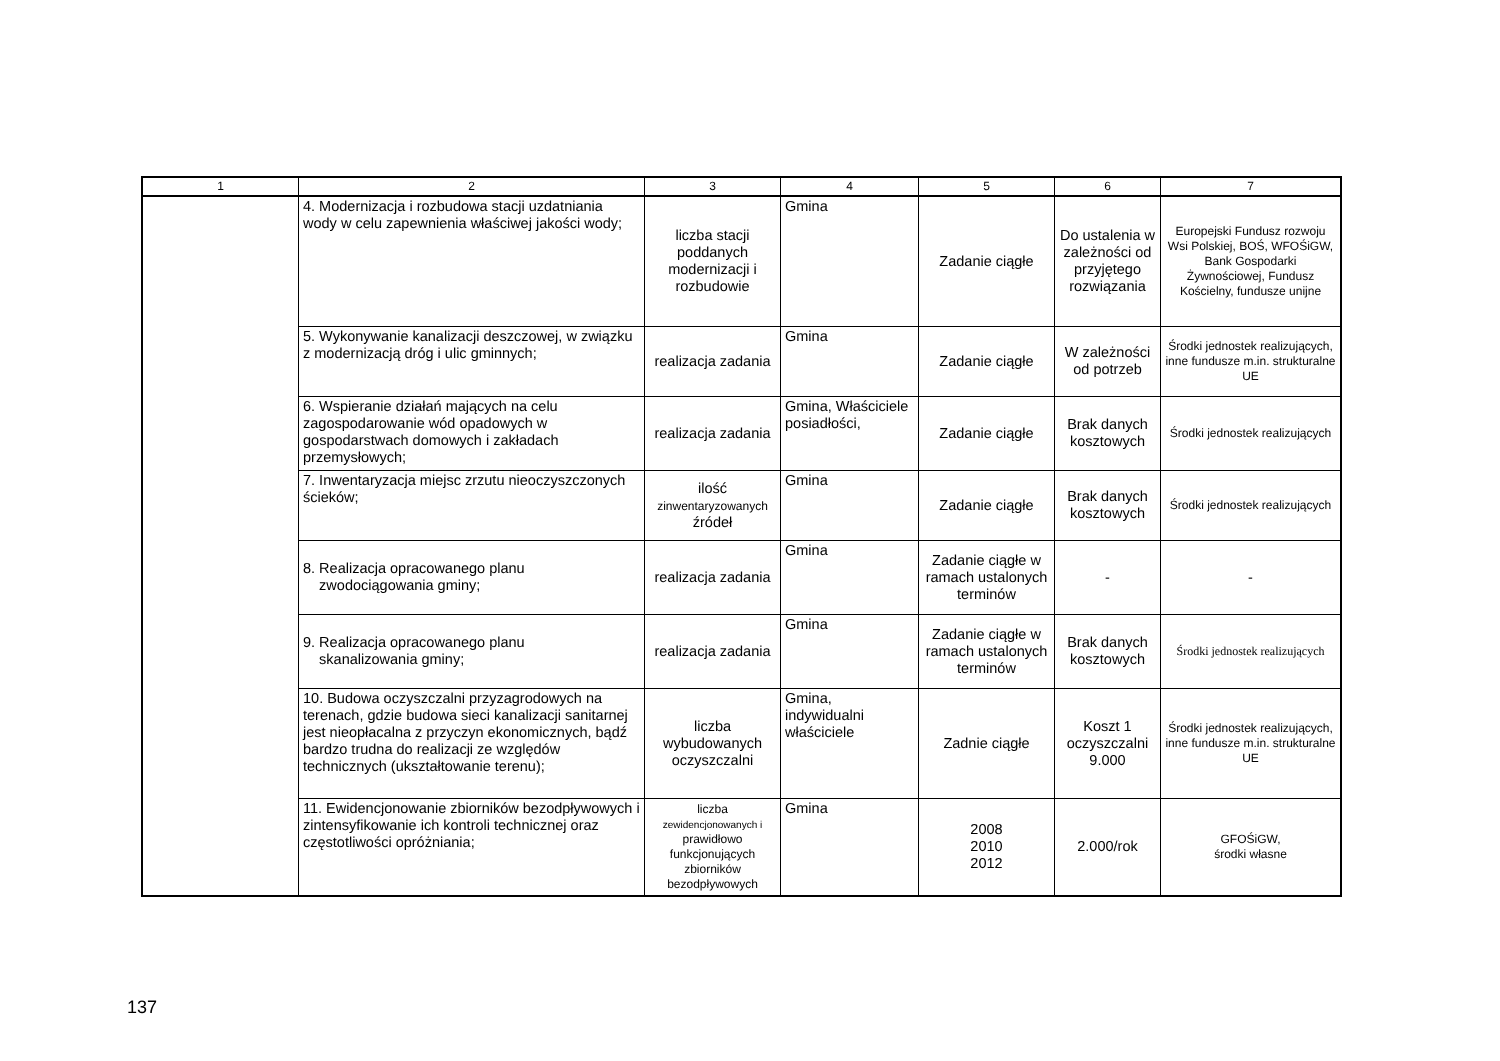| 1 | 2 | 3 | 4 | 5 | 6 | 7 |
| --- | --- | --- | --- | --- | --- | --- |
| | 4. Modernizacja i rozbudowa stacji uzdatniania wody w celu zapewnienia właściwej jakości wody; | liczba stacji poddanych modernizacji i rozbudowie | Gmina | Zadanie ciągłe | Do ustalenia w zależności od przyjętego rozwiązania | Europejski Fundusz rozwoju Wsi Polskiej, BOŚ, WFOŚiGW, Bank Gospodarki Żywnościowej, Fundusz Kościelny, fundusze unijne |
| | 5. Wykonywanie kanalizacji deszczowej, w związku z modernizacją dróg i ulic gminnych; | realizacja zadania | Gmina | Zadanie ciągłe | W zależności od potrzeb | Środki jednostek realizujących, inne fundusze m.in. strukturalne UE |
| | 6. Wspieranie działań mających na celu zagospodarowanie wód opadowych w gospodarstwach domowych i zakładach przemysłowych; | realizacja zadania | Gmina, Właściciele posiadłości, | Zadanie ciągłe | Brak danych kosztowych | Środki jednostek realizujących |
| | 7. Inwentaryzacja miejsc zrzutu nieoczyszczonych ścieków; | ilość zinwentaryzowanych źródeł | Gmina | Zadanie ciągłe | Brak danych kosztowych | Środki jednostek realizujących |
| | 8. Realizacja opracowanego planu zwodociągowania gminy; | realizacja zadania | Gmina | Zadanie ciągłe w ramach ustalonych terminów | - | - |
| | 9. Realizacja opracowanego planu skanalizowania gminy; | realizacja zadania | Gmina | Zadanie ciągłe w ramach ustalonych terminów | Brak danych kosztowych | Środki jednostek realizujących |
| | 10. Budowa oczyszczalni przyzagrodowych na terenach, gdzie budowa sieci kanalizacji sanitarnej jest nieopłacalna z przyczyn ekonomicznych, bądź bardzo trudna do realizacji ze względów technicznych (ukształtowanie terenu); | liczba wybudowanych oczyszczalni | Gmina, indywidualni właściciele | Zadnie ciągłe | Koszt 1 oczyszczalni 9.000 | Środki jednostek realizujących, inne fundusze m.in. strukturalne UE |
| | 11. Ewidencjonowanie zbiorników bezodpływowych i zintensyfikowanie ich kontroli technicznej oraz częstotliwości opróżniania; | liczba zewidencjonowanych i prawidłowo funkcjonujących zbiorników bezodpływowych | Gmina | 2008 2010 2012 | 2.000/rok | GFOŚiGW, środki własne |
137